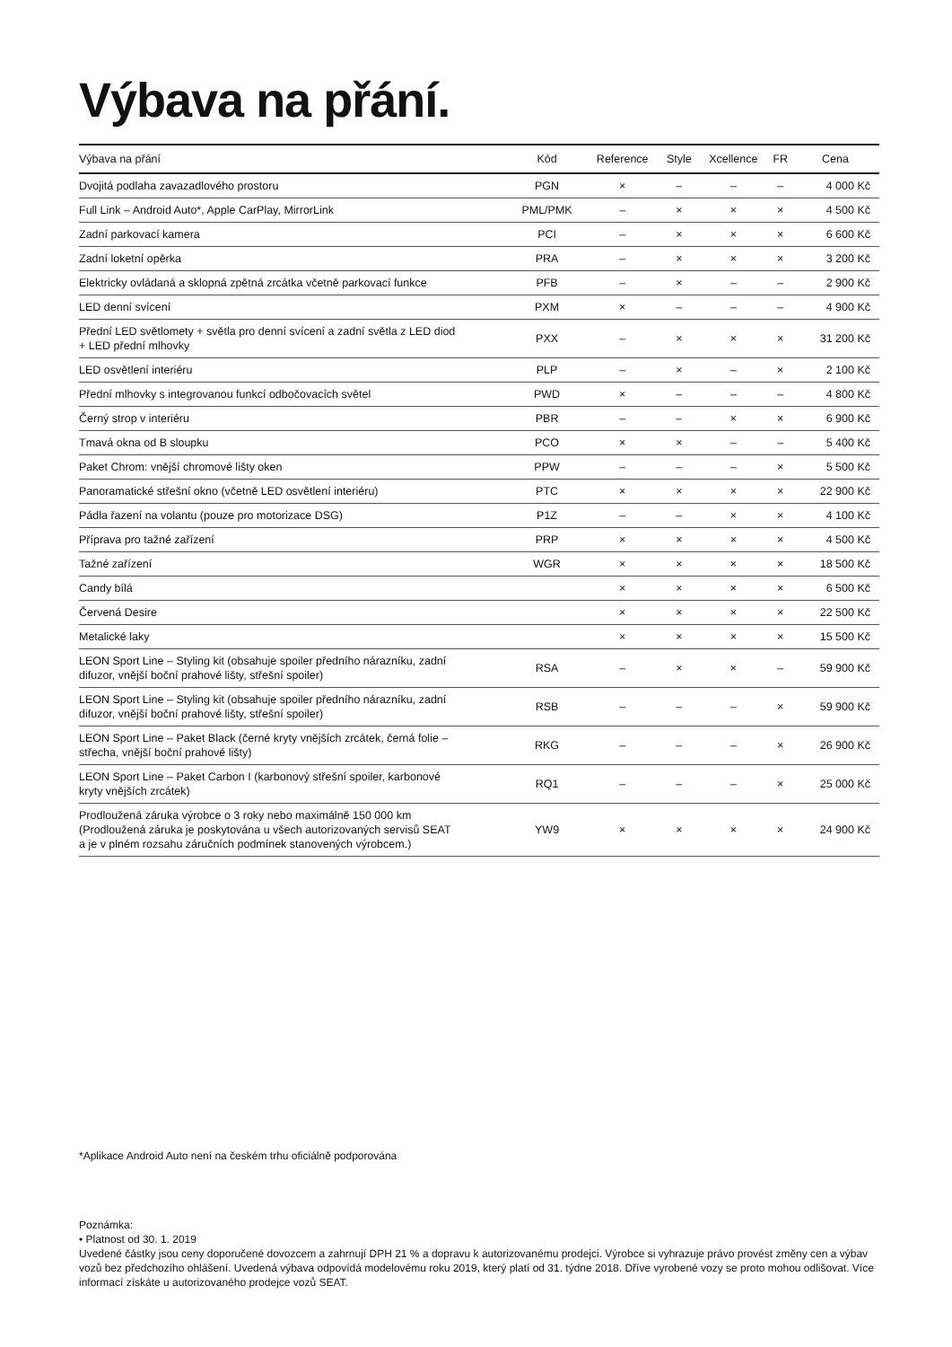Výbava na přání.
| Výbava na přání | Kód | Reference | Style | Xcellence | FR | Cena |
| --- | --- | --- | --- | --- | --- | --- |
| Dvojitá podlaha zavazadlového prostoru | PGN | × | – | – | – | 4 000 Kč |
| Full Link – Android Auto*, Apple CarPlay, MirrorLink | PML/PMK | – | × | × | × | 4 500 Kč |
| Zadní parkovací kamera | PCI | – | × | × | × | 6 600 Kč |
| Zadní loketní opěrka | PRA | – | × | × | × | 3 200 Kč |
| Elektricky ovládaná a sklopná zpětná zrcátka včetně parkovací funkce | PFB | – | × | – | – | 2 900 Kč |
| LED denní svícení | PXM | × | – | – | – | 4 900 Kč |
| Přední LED světlomety + světla pro denní svícení a zadní světla z LED diod + LED přední mlhovky | PXX | – | × | × | × | 31 200 Kč |
| LED osvětlení interiéru | PLP | – | × | – | × | 2 100 Kč |
| Přední mlhovky s integrovanou funkcí odbočovacích světel | PWD | × | – | – | – | 4 800 Kč |
| Černý strop v interiéru | PBR | – | – | × | × | 6 900 Kč |
| Tmavá okna od B sloupku | PCO | × | × | – | – | 5 400 Kč |
| Paket Chrom: vnější chromové lišty oken | PPW | – | – | – | × | 5 500 Kč |
| Panoramatické střešní okno (včetně LED osvětlení interiéru) | PTC | × | × | × | × | 22 900 Kč |
| Pádla řazení na volantu (pouze pro motorizace DSG) | P1Z | – | – | × | × | 4 100 Kč |
| Příprava pro tažné zařízení | PRP | × | × | × | × | 4 500 Kč |
| Tažné zařízení | WGR | × | × | × | × | 18 500 Kč |
| Candy bílá | | × | × | × | × | 6 500 Kč |
| Červená Desire | | × | × | × | × | 22 500 Kč |
| Metalické laky | | × | × | × | × | 15 500 Kč |
| LEON Sport Line – Styling kit (obsahuje spoiler předního nárazníku, zadní difuzor, vnější boční prahové lišty, střešní spoiler) | RSA | – | × | × | – | 59 900 Kč |
| LEON Sport Line – Styling kit (obsahuje spoiler předního nárazníku, zadní difuzor, vnější boční prahové lišty, střešní spoiler) | RSB | – | – | – | × | 59 900 Kč |
| LEON Sport Line – Paket Black (černé kryty vnějších zrcátek, černá folie – střecha, vnější boční prahové lišty) | RKG | – | – | – | × | 26 900 Kč |
| LEON Sport Line – Paket Carbon I (karbonový střešní spoiler, karbonové kryty vnějších zrcátek) | RQ1 | – | – | – | × | 25 000 Kč |
| Prodloužená záruka výrobce o 3 roky nebo maximálně 150 000 km (Prodloužená záruka je poskytována u všech autorizovaných servisů SEAT a je v plném rozsahu záručních podmínek stanovených výrobcem.) | YW9 | × | × | × | × | 24 900 Kč |
*Aplikace Android Auto není na českém trhu oficiálně podporována
Poznámka:
• Platnost od 30. 1. 2019
Uvedené částky jsou ceny doporučené dovozcem a zahrnují DPH 21 % a dopravu k autorizovanému prodejci. Výrobce si vyhrazuje právo provést změny cen a výbav vozů bez předchozího ohlášení. Uvedená výbava odpovídá modelovému roku 2019, který platí od 31. týdne 2018. Dříve vyrobené vozy se proto mohou odlišovat. Více informací získáte u autorizovaného prodejce vozů SEAT.